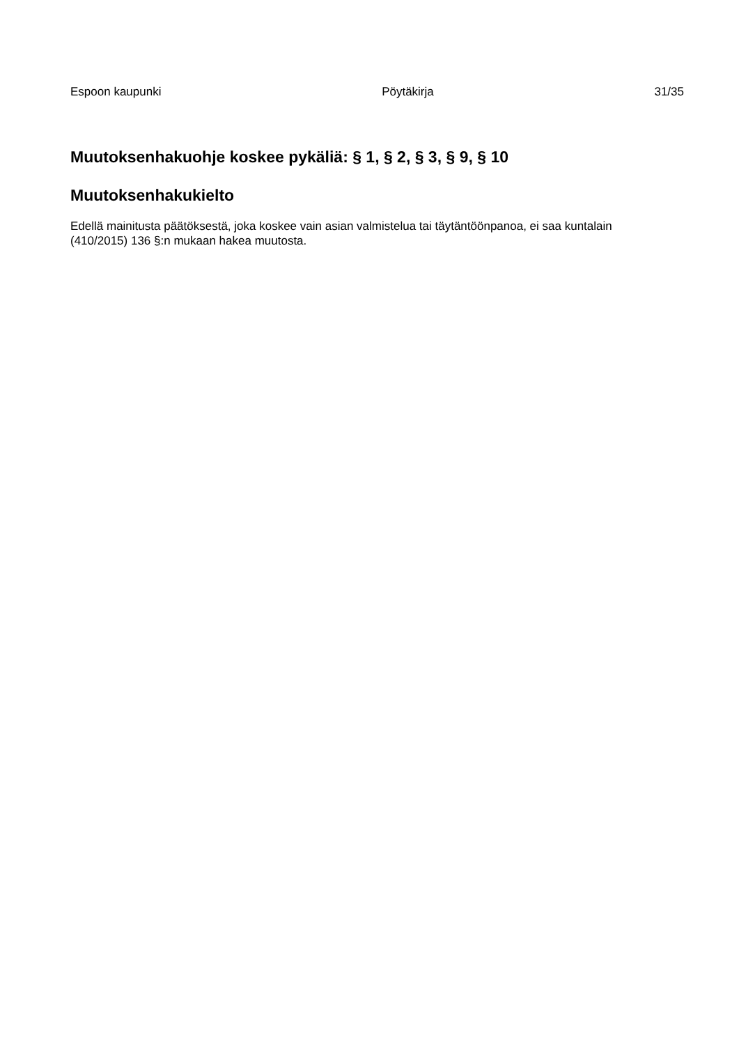Espoon kaupunki Pöytäkirja 31/35
Muutoksenhakuohje koskee pykäliä: § 1, § 2, § 3, § 9, § 10
Muutoksenhakukielto
Edellä mainitusta päätöksestä, joka koskee vain asian valmistelua tai täytäntöönpanoa, ei saa kuntalain (410/2015) 136 §:n mukaan hakea muutosta.